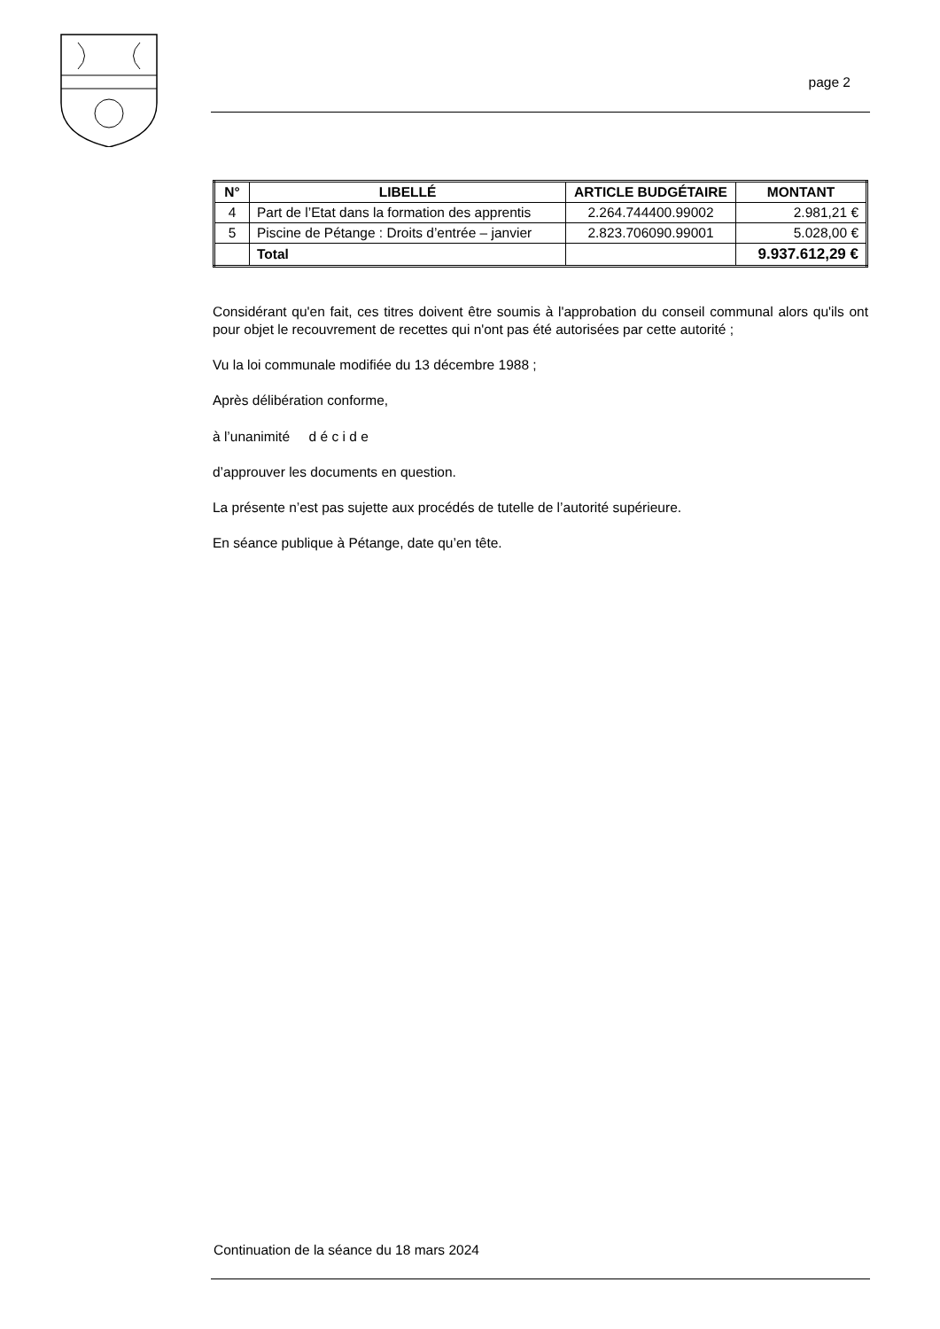page 2
| N° | LIBELLÉ | ARTICLE BUDGÉTAIRE | MONTANT |
| --- | --- | --- | --- |
| 4 | Part de l’Etat dans la formation des apprentis | 2.264.744400.99002 | 2.981,21 € |
| 5 | Piscine de Pétange : Droits d’entrée – janvier | 2.823.706090.99001 | 5.028,00 € |
| | Total | | 9.937.612,29 € |
Considérant qu'en fait, ces titres doivent être soumis à l'approbation du conseil communal alors qu'ils ont pour objet le recouvrement de recettes qui n'ont pas été autorisées par cette autorité ;
Vu la loi communale modifiée du 13 décembre 1988 ;
Après délibération conforme,
à l’unanimité d é c i d e
d’approuver les documents en question.
La présente n’est pas sujette aux procédés de tutelle de l’autorité supérieure.
En séance publique à Pétange, date qu’en tête.
Continuation de la séance du 18 mars 2024